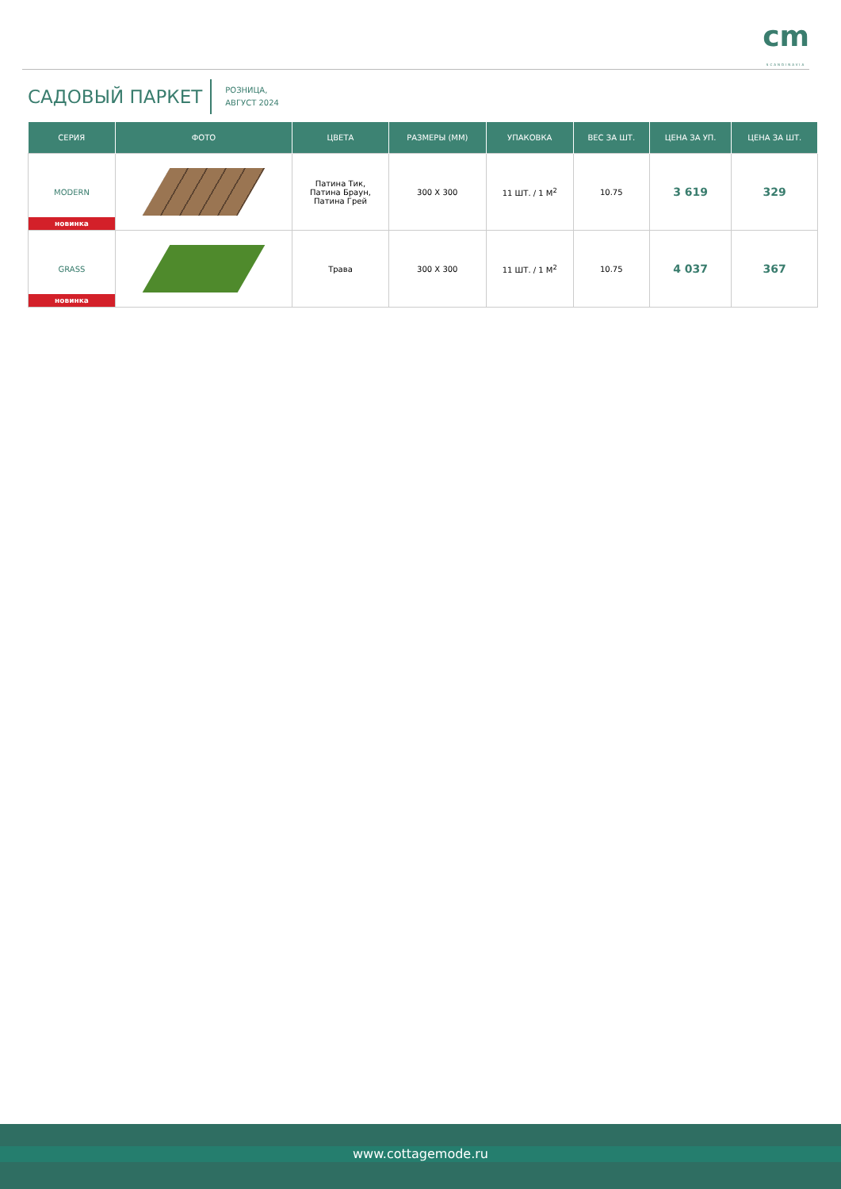cm
SCANDINAVIA
САДОВЫЙ ПАРКЕТ
РОЗНИЦА,
АВГУСТ 2024
| СЕРИЯ | ФОТО | ЦВЕТА | РАЗМЕРЫ (ММ) | УПАКОВКА | ВЕС ЗА ШТ. | ЦЕНА ЗА УП. | ЦЕНА ЗА ШТ. |
| --- | --- | --- | --- | --- | --- | --- | --- |
| MODERN новинка | | Патина Тик, Патина Браун, Патина Грей | 300 X 300 | 11 ШТ. / 1 М<sup>2</sup> | 10.75 | 3 619 | 329 |
| GRASS новинка | | Трава | 300 X 300 | 11 ШТ. / 1 М<sup>2</sup> | 10.75 | 4 037 | 367 |
www.cottagemode.ru